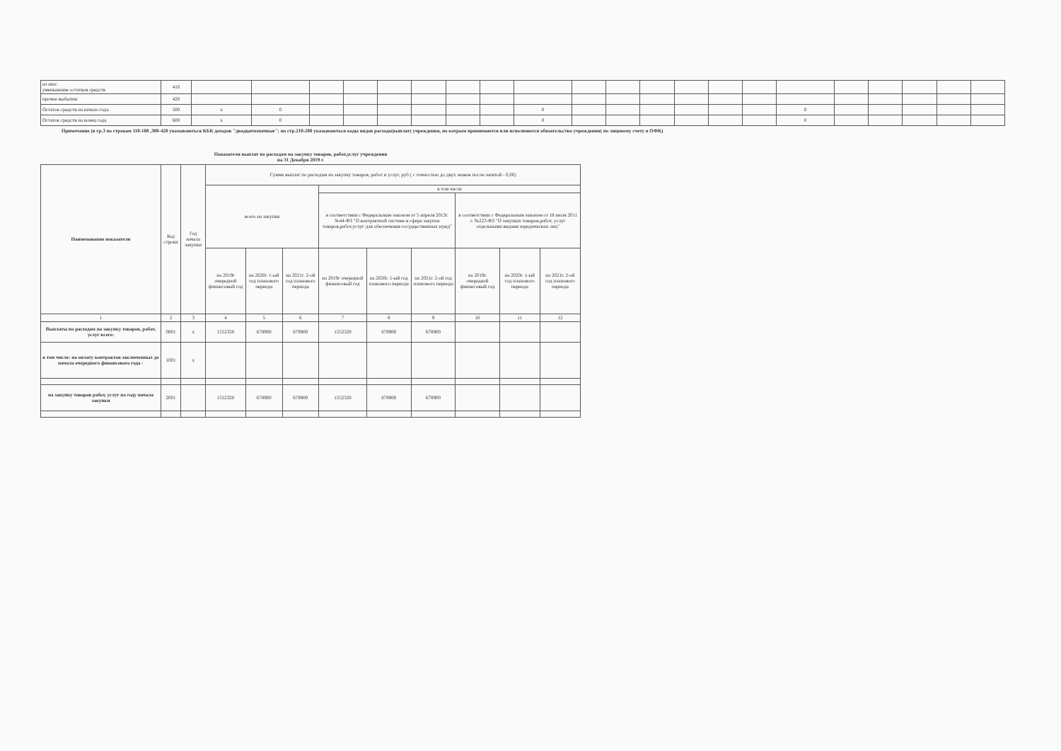| из них: уменьшение остатков средств | 410 | | | | | | | | | | | | | | | | | | | | | |
| прочие выбытия | 420 | | | | | | | | | | | | | | | | | | | | | |
| Остаток средств на начало года | 500 | х | 0 | | | | | | | 0 | | | | | | | 0 | | | | | |
| Остаток средств на конец года | 600 | х | 0 | | | | | | | 0 | | | | | | | 0 | | | | | |
Примечание (в гр.3 по строкам 110-180 ,300-420 указываються КБК доходов "двадцатизначные"; по стр.210-280 указываються коды видов расходо(выплат) учреждения, по котрым принимаются или исполняются обязательства учреждения( по лицевому счету в ОФК)
Показатели выплат по расходам на закупку товаров, работ,услуг учреждения
на 31 Декабря 2019 г.
| Наименование показателя | Код строки | Год начала закупки | Сумма выплат по расходам на закупку товаров, работ и услуг, руб ( с точностью до двух знаков после запятой - 0,00) | | | | | | | | |
| --- | --- | --- | --- | --- | --- | --- | --- | --- | --- | --- | --- |
| | | | всего на закупки | | | в том числе | | | | | |
| | | | | | | в соответствии с Федеральным законом от 5 апреля 2013г. №44-ФЗ "О контрактной системе в сфере закупок товаров,работ,услуг для обеспечения государственных нужд" | | | в соответствии с Федеральным законом от 18 июля 2011 г. №223-ФЗ "О закупках товаров,работ, услуг отдельными видами юридических лиц" | | |
| | | | на 2019г очередной финансовый год | на 2020г. 1-ый год планового периода | на 2021г. 2-ой год планового периода | на 2019г очередной финансовый год | на 2020г. 1-ый год планового периода | на 2021г. 2-ой год планового периода | на 2019г. очередной финансовый год | на 2020г. 1-ый год планового периода | на 2021г. 2-ой год планового периода |
| 1 | 2 | 3 | 4 | 5 | 6 | 7 | 8 | 9 | 10 | 11 | 12 |
| Выплаты по расходам на закупку товаров, работ, услуг всего: | 0001 | х | 1552320 | 678900 | 678900 | 1552320 | 678900 | 678900 | | | |
| в том числе: на оплату контрактов заключенных до начала очередного финансового года : | 1001 | х | | | | | | | | | |
| на закупку товаров работ, услуг по году начала закупки | 2001 | | 1552320 | 678900 | 678900 | 1552320 | 678900 | 678900 | | | |